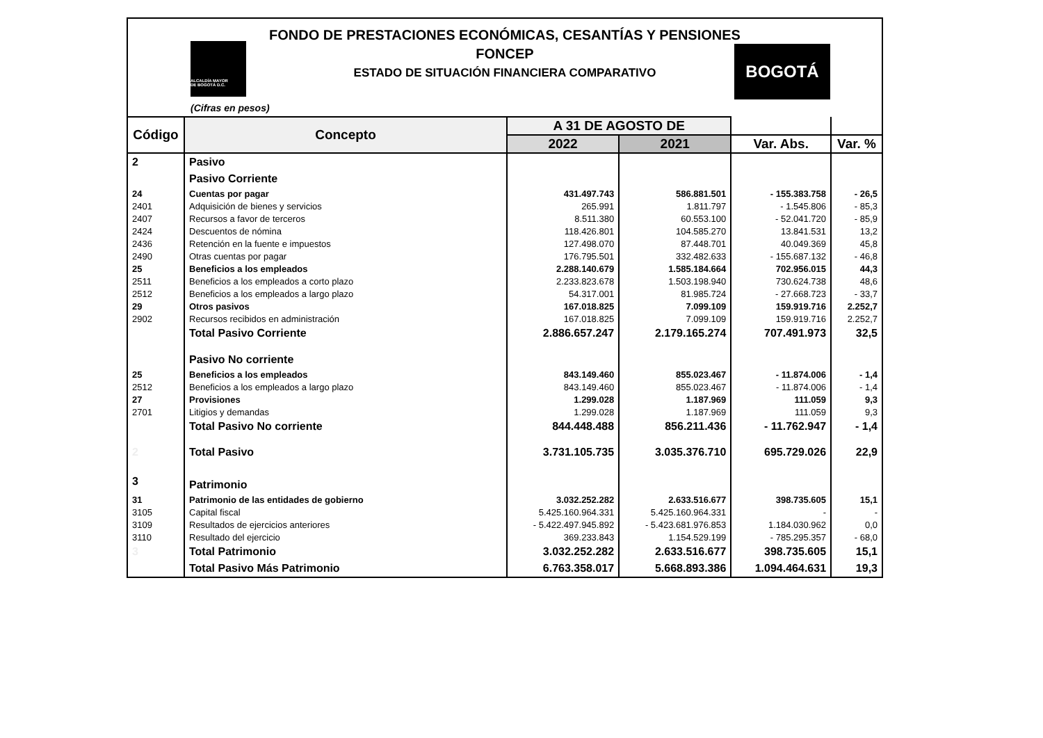FONDO DE PRESTACIONES ECONÓMICAS, CESANTÍAS Y PENSIONES
FONCEP
ESTADO DE SITUACIÓN FINANCIERA COMPARATIVO
ALCALDÍA MAYOR
DE BOGOTÁ D.C.
BOGOTÁ
(Cifras en pesos)
| Código | Concepto | A 31 DE AGOSTO DE | | | |
| --- | --- | --- | --- | --- | --- |
| | | 2022 | 2021 | Var. Abs. | Var. % |
| 2 | Pasivo | | | | |
| | Pasivo Corriente | | | | |
| 24 | Cuentas por pagar | 431.497.743 | 586.881.501 | - 155.383.758 | - 26,5 |
| 2401 | Adquisición de bienes y servicios | 265.991 | 1.811.797 | - 1.545.806 | - 85,3 |
| 2407 | Recursos a favor de terceros | 8.511.380 | 60.553.100 | - 52.041.720 | - 85,9 |
| 2424 | Descuentos de nómina | 118.426.801 | 104.585.270 | 13.841.531 | 13,2 |
| 2436 | Retención en la fuente e impuestos | 127.498.070 | 87.448.701 | 40.049.369 | 45,8 |
| 2490 | Otras cuentas por pagar | 176.795.501 | 332.482.633 | - 155.687.132 | - 46,8 |
| 25 | Beneficios a los empleados | 2.288.140.679 | 1.585.184.664 | 702.956.015 | 44,3 |
| 2511 | Beneficios a los empleados a corto plazo | 2.233.823.678 | 1.503.198.940 | 730.624.738 | 48,6 |
| 2512 | Beneficios a los empleados a largo plazo | 54.317.001 | 81.985.724 | - 27.668.723 | - 33,7 |
| 29 | Otros pasivos | 167.018.825 | 7.099.109 | 159.919.716 | 2.252,7 |
| 2902 | Recursos recibidos en administración | 167.018.825 | 7.099.109 | 159.919.716 | 2.252,7 |
| | Total Pasivo Corriente | 2.886.657.247 | 2.179.165.274 | 707.491.973 | 32,5 |
| | Pasivo No corriente | | | | |
| 25 | Beneficios a los empleados | 843.149.460 | 855.023.467 | - 11.874.006 | - 1,4 |
| 2512 | Beneficios a los empleados a largo plazo | 843.149.460 | 855.023.467 | - 11.874.006 | - 1,4 |
| 27 | Provisiones | 1.299.028 | 1.187.969 | 111.059 | 9,3 |
| 2701 | Litigios y demandas | 1.299.028 | 1.187.969 | 111.059 | 9,3 |
| | Total Pasivo No corriente | 844.448.488 | 856.211.436 | - 11.762.947 | - 1,4 |
| 2 | Total Pasivo | 3.731.105.735 | 3.035.376.710 | 695.729.026 | 22,9 |
| 3 | Patrimonio | | | | |
| 31 | Patrimonio de las entidades de gobierno | 3.032.252.282 | 2.633.516.677 | 398.735.605 | 15,1 |
| 3105 | Capital fiscal | 5.425.160.964.331 | 5.425.160.964.331 | - | - |
| 3109 | Resultados de ejercicios anteriores | - 5.422.497.945.892 | - 5.423.681.976.853 | 1.184.030.962 | 0,0 |
| 3110 | Resultado del ejercicio | 369.233.843 | 1.154.529.199 | - 785.295.357 | - 68,0 |
| 3 | Total Patrimonio | 3.032.252.282 | 2.633.516.677 | 398.735.605 | 15,1 |
| | Total Pasivo Más Patrimonio | 6.763.358.017 | 5.668.893.386 | 1.094.464.631 | 19,3 |